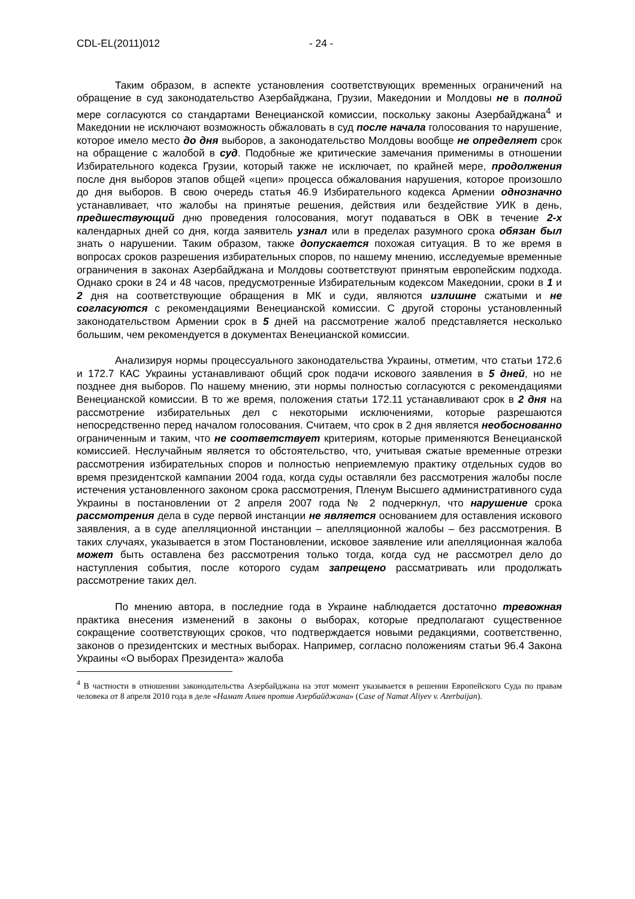CDL-EL(2011)012 - 24 -
Таким образом, в аспекте установления соответствующих временных ограничений на обращение в суд законодательство Азербайджана, Грузии, Македонии и Молдовы не в полной мере согласуются со стандартами Венецианской комиссии, поскольку законы Азербайджана<sup>4</sup> и Македонии не исключают возможность обжаловать в суд после начала голосования то нарушение, которое имело место до дня выборов, а законодательство Молдовы вообще не определяет срок на обращение с жалобой в суд. Подобные же критические замечания применимы в отношении Избирательного кодекса Грузии, который также не исключает, по крайней мере, продолжения после дня выборов этапов общей «цепи» процесса обжалования нарушения, которое произошло до дня выборов. В свою очередь статья 46.9 Избирательного кодекса Армении однозначно устанавливает, что жалобы на принятые решения, действия или бездействие УИК в день, предшествующий дню проведения голосования, могут подаваться в ОВК в течение 2-х календарных дней со дня, когда заявитель узнал или в пределах разумного срока обязан был знать о нарушении. Таким образом, также допускается похожая ситуация. В то же время в вопросах сроков разрешения избирательных споров, по нашему мнению, исследуемые временные ограничения в законах Азербайджана и Молдовы соответствуют принятым европейским подхода. Однако сроки в 24 и 48 часов, предусмотренные Избирательным кодексом Македонии, сроки в 1 и 2 дня на соответствующие обращения в МК и суди, являются излишне сжатыми и не согласуются с рекомендациями Венецианской комиссии. С другой стороны установленный законодательством Армении срок в 5 дней на рассмотрение жалоб представляется несколько большим, чем рекомендуется в документах Венецианской комиссии.
Анализируя нормы процессуального законодательства Украины, отметим, что статьи 172.6 и 172.7 КАС Украины устанавливают общий срок подачи искового заявления в 5 дней, но не позднее дня выборов. По нашему мнению, эти нормы полностью согласуются с рекомендациями Венецианской комиссии. В то же время, положения статьи 172.11 устанавливают срок в 2 дня на рассмотрение избирательных дел с некоторыми исключениями, которые разрешаются непосредственно перед началом голосования. Считаем, что срок в 2 дня является необоснованно ограниченным и таким, что не соответствует критериям, которые применяются Венецианской комиссией. Неслучайным является то обстоятельство, что, учитывая сжатые временные отрезки рассмотрения избирательных споров и полностью неприемлемую практику отдельных судов во время президентской кампании 2004 года, когда суды оставляли без рассмотрения жалобы после истечения установленного законом срока рассмотрения, Пленум Высшего административного суда Украины в постановлении от 2 апреля 2007 года № 2 подчеркнул, что нарушение срока рассмотрения дела в суде первой инстанции не является основанием для оставления искового заявления, а в суде апелляционной инстанции – апелляционной жалобы – без рассмотрения. В таких случаях, указывается в этом Постановлении, исковое заявление или апелляционная жалоба может быть оставлена без рассмотрения только тогда, когда суд не рассмотрел дело до наступления события, после которого судам запрещено рассматривать или продолжать рассмотрение таких дел.
По мнению автора, в последние года в Украине наблюдается достаточно тревожная практика внесения изменений в законы о выборах, которые предполагают существенное сокращение соответствующих сроков, что подтверждается новыми редакциями, соответственно, законов о президентских и местных выборах. Например, согласно положениям статьи 96.4 Закона Украины «О выборах Президента» жалоба
<sup>4</sup> В частности в отношении законодательства Азербайджана на этот момент указывается в решении Европейского Суда по правам человека от 8 апреля 2010 года в деле «Намат Алиев против Азербайджана» (Case of Namat Aliyev v. Azerbaijan).